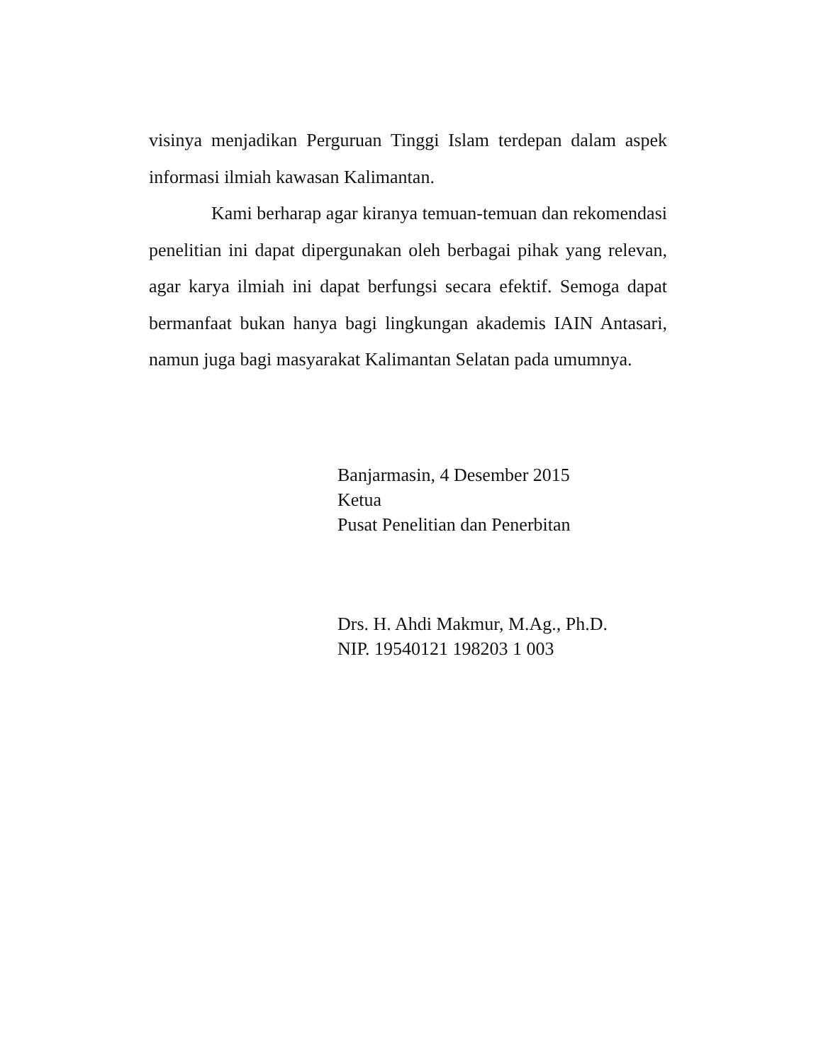visinya menjadikan Perguruan Tinggi Islam terdepan dalam aspek informasi ilmiah kawasan Kalimantan.
Kami berharap agar kiranya temuan-temuan dan rekomendasi penelitian ini dapat dipergunakan oleh berbagai pihak yang relevan, agar karya ilmiah ini dapat berfungsi secara efektif. Semoga dapat bermanfaat bukan hanya bagi lingkungan akademis IAIN Antasari, namun juga bagi masyarakat Kalimantan Selatan pada umumnya.
Banjarmasin, 4 Desember 2015
Ketua
Pusat Penelitian dan Penerbitan
Drs. H. Ahdi Makmur, M.Ag., Ph.D.
NIP. 19540121 198203 1 003